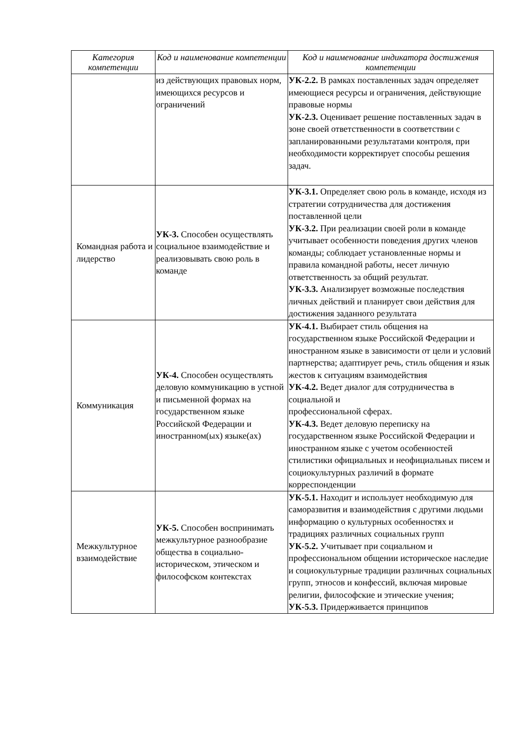| Категория компетенции | Код и наименование компетенции | Код и наименование индикатора достижения компетенции |
| --- | --- | --- |
| | из действующих правовых норм, имеющихся ресурсов и ограничений | УК-2.2. В рамках поставленных задач определяет имеющиеся ресурсы и ограничения, действующие правовые нормы УК-2.3. Оценивает решение поставленных задач в зоне своей ответственности в соответствии с запланированными результатами контроля, при необходимости корректирует способы решения задач. |
| Командная работа и лидерство | УК-3. Способен осуществлять социальное взаимодействие и реализовывать свою роль в команде | УК-3.1. Определяет свою роль в команде, исходя из стратегии сотрудничества для достижения поставленной цели УК-3.2. При реализации своей роли в команде учитывает особенности поведения других членов команды; соблюдает установленные нормы и правила командной работы, несет личную ответственность за общий результат. УК-3.3. Анализирует возможные последствия личных действий и планирует свои действия для достижения заданного результата |
| Коммуникация | УК-4. Способен осуществлять деловую коммуникацию в устной и письменной формах на государственном языке Российской Федерации и иностранном(ых) языке(ах) | УК-4.1. Выбирает стиль общения на государственном языке Российской Федерации и иностранном языке в зависимости от цели и условий партнерства; адаптирует речь, стиль общения и язык жестов к ситуациям взаимодействия УК-4.2. Ведет диалог для сотрудничества в социальной и профессиональной сферах. УК-4.3. Ведет деловую переписку на государственном языке Российской Федерации и иностранном языке с учетом особенностей стилистики официальных и неофициальных писем и социокультурных различий в формате корреспонденции |
| Межкультурное взаимодействие | УК-5. Способен воспринимать межкультурное разнообразие общества в социально-историческом, этическом и философском контекстах | УК-5.1. Находит и использует необходимую для саморазвития и взаимодействия с другими людьми информацию о культурных особенностях и традициях различных социальных групп УК-5.2. Учитывает при социальном и профессиональном общении историческое наследие и социокультурные традиции различных социальных групп, этносов и конфессий, включая мировые религии, философские и этические учения; УК-5.3. Придерживается принципов |